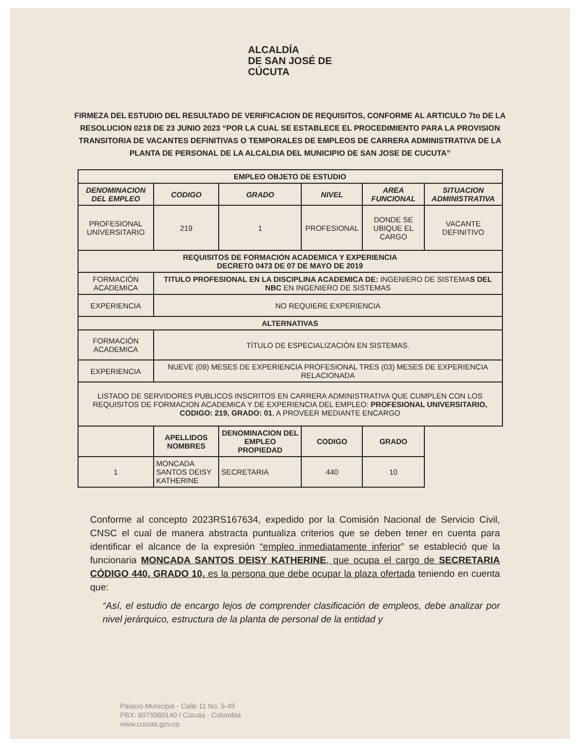ALCALDÍA
DE SAN JOSÉ DE
CÚCUTA
FIRMEZA DEL ESTUDIO DEL RESULTADO DE VERIFICACION DE REQUISITOS, CONFORME AL ARTICULO 7to DE LA RESOLUCION 0218 DE 23 JUNIO 2023 “POR LA CUAL SE ESTABLECE EL PROCEDIMIENTO PARA LA PROVISION TRANSITORIA DE VACANTES DEFINITIVAS O TEMPORALES DE EMPLEOS DE CARRERA ADMINISTRATIVA DE LA PLANTA DE PERSONAL DE LA ALCALDIA DEL MUNICIPIO DE SAN JOSE DE CUCUTA”
| EMPLEO OBJETO DE ESTUDIO | | | | | |
| --- | --- | --- | --- | --- | --- |
| DENOMINACION DEL EMPLEO | CODIGO | GRADO | NIVEL | AREA FUNCIONAL | SITUACION ADMINISTRATIVA |
| PROFESIONAL UNIVERSITARIO | 219 | 1 | PROFESIONAL | DONDE SE UBIQUE EL CARGO | VACANTE DEFINITIVO |
| REQUISITOS DE FORMACION ACADEMICA Y EXPERIENCIA DECRETO 0473 DE 07 DE MAYO DE 2019 | | | | | |
| FORMACIÓN ACADEMICA | TITULO PROFESIONAL EN LA DISCIPLINA ACADEMICA DE: INGENIERO DE SISTEMA S DEL NBC EN INGENIERO DE SISTEMAS | | | | |
| EXPERIENCIA | NO REQUIERE EXPERIENCIA | | | | |
| ALTERNATIVAS | | | | | |
| FORMACIÓN ACADEMICA | TÍTULO DE ESPECIALIZACIÓN EN SISTEMAS. | | | | |
| EXPERIENCIA | NUEVE (09) MESES DE EXPERIENCIA PROFESIONAL TRES (03) MESES DE EXPERIENCIA RELACIONADA | | | | |
| LISTADO DE SERVIDORES PUBLICOS INSCRITOS EN CARRERA ADMINISTRATIVA QUE CUMPLEN CON LOS REQUISITOS DE FORMACION ACADEMICA Y DE EXPERIENCIA DEL EMPLEO: PROFESIONAL UNIVERSITARIO, CODIGO: 219, GRADO: 01 , A PROVEER MEDIANTE ENCARGO | | | | | |
| | APELLIDOS NOMBRES | DENOMINACION DEL EMPLEO PROPIEDAD | CODIGO | GRADO | |
| 1 | MONCADA SANTOS DEISY KATHERINE | SECRETARIA | 440 | 10 | |
Conforme al concepto 2023RS167634, expedido por la Comisión Nacional de Servicio Civil, CNSC el cual de manera abstracta puntualiza criterios que se deben tener en cuenta para identificar el alcance de la expresión “empleo inmediatamente inferior” se estableció que la funcionaria MONCADA SANTOS DEISY KATHERINE, que ocupa el cargo de SECRETARIA CÓDIGO 440, GRADO 10, es la persona que debe ocupar la plaza ofertada teniendo en cuenta que:
“Así, el estudio de encargo lejos de comprender clasificación de empleos, debe analizar por nivel jerárquico, estructura de la planta de personal de la entidad y
Palacio Municipal - Calle 11 No. 5-49
PBX: 6075960140 / Cúcuta - Colombia
www.cucuta.gov.co